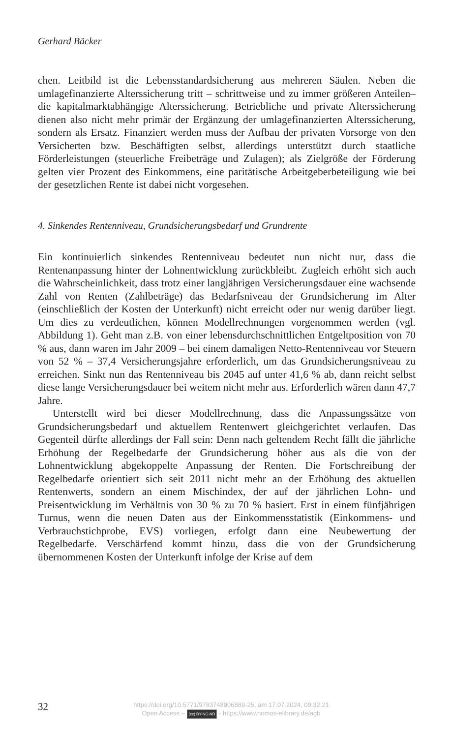Gerhard Bäcker
chen. Leitbild ist die Lebensstandardsicherung aus mehreren Säulen. Neben die umlagefinanzierte Alterssicherung tritt – schrittweise und zu immer größeren Anteilen– die kapitalmarktabhängige Alterssicherung. Betriebliche und private Alterssicherung dienen also nicht mehr primär der Ergänzung der umlagefinanzierten Alterssicherung, sondern als Ersatz. Finanziert werden muss der Aufbau der privaten Vorsorge von den Versicherten bzw. Beschäftigten selbst, allerdings unterstützt durch staatliche Förderleistungen (steuerliche Freibeträge und Zulagen); als Zielgröße der Förderung gelten vier Prozent des Einkommens, eine paritätische Arbeitgeberbeteiligung wie bei der gesetzlichen Rente ist dabei nicht vorgesehen.
4. Sinkendes Rentenniveau, Grundsicherungsbedarf und Grundrente
Ein kontinuierlich sinkendes Rentenniveau bedeutet nun nicht nur, dass die Rentenanpassung hinter der Lohnentwicklung zurückbleibt. Zugleich erhöht sich auch die Wahrscheinlichkeit, dass trotz einer langjährigen Versicherungsdauer eine wachsende Zahl von Renten (Zahlbeträge) das Bedarfsniveau der Grundsicherung im Alter (einschließlich der Kosten der Unterkunft) nicht erreicht oder nur wenig darüber liegt. Um dies zu verdeutlichen, können Modellrechnungen vorgenommen werden (vgl. Abbildung 1). Geht man z.B. von einer lebensdurchschnittlichen Entgeltposition von 70 % aus, dann waren im Jahr 2009 – bei einem damaligen Netto-Rentenniveau vor Steuern von 52 % – 37,4 Versicherungsjahre erforderlich, um das Grundsicherungsniveau zu erreichen. Sinkt nun das Rentenniveau bis 2045 auf unter 41,6 % ab, dann reicht selbst diese lange Versicherungsdauer bei weitem nicht mehr aus. Erforderlich wären dann 47,7 Jahre.
Unterstellt wird bei dieser Modellrechnung, dass die Anpassungssätze von Grundsicherungsbedarf und aktuellem Rentenwert gleichgerichtet verlaufen. Das Gegenteil dürfte allerdings der Fall sein: Denn nach geltendem Recht fällt die jährliche Erhöhung der Regelbedarfe der Grundsicherung höher aus als die von der Lohnentwicklung abgekoppelte Anpassung der Renten. Die Fortschreibung der Regelbedarfe orientiert sich seit 2011 nicht mehr an der Erhöhung des aktuellen Rentenwerts, sondern an einem Mischindex, der auf der jährlichen Lohn- und Preisentwicklung im Verhältnis von 30 % zu 70 % basiert. Erst in einem fünfjährigen Turnus, wenn die neuen Daten aus der Einkommensstatistik (Einkommens- und Verbrauchstichprobe, EVS) vorliegen, erfolgt dann eine Neubewertung der Regelbedarfe. Verschärfend kommt hinzu, dass die von der Grundsicherung übernommenen Kosten der Unterkunft infolge der Krise auf dem
32
https://doi.org/10.5771/9783748906889-25, am 17.07.2024, 09:32:21
Open Access – (cc) BY-NC-ND - https://www.nomos-elibrary.de/agb